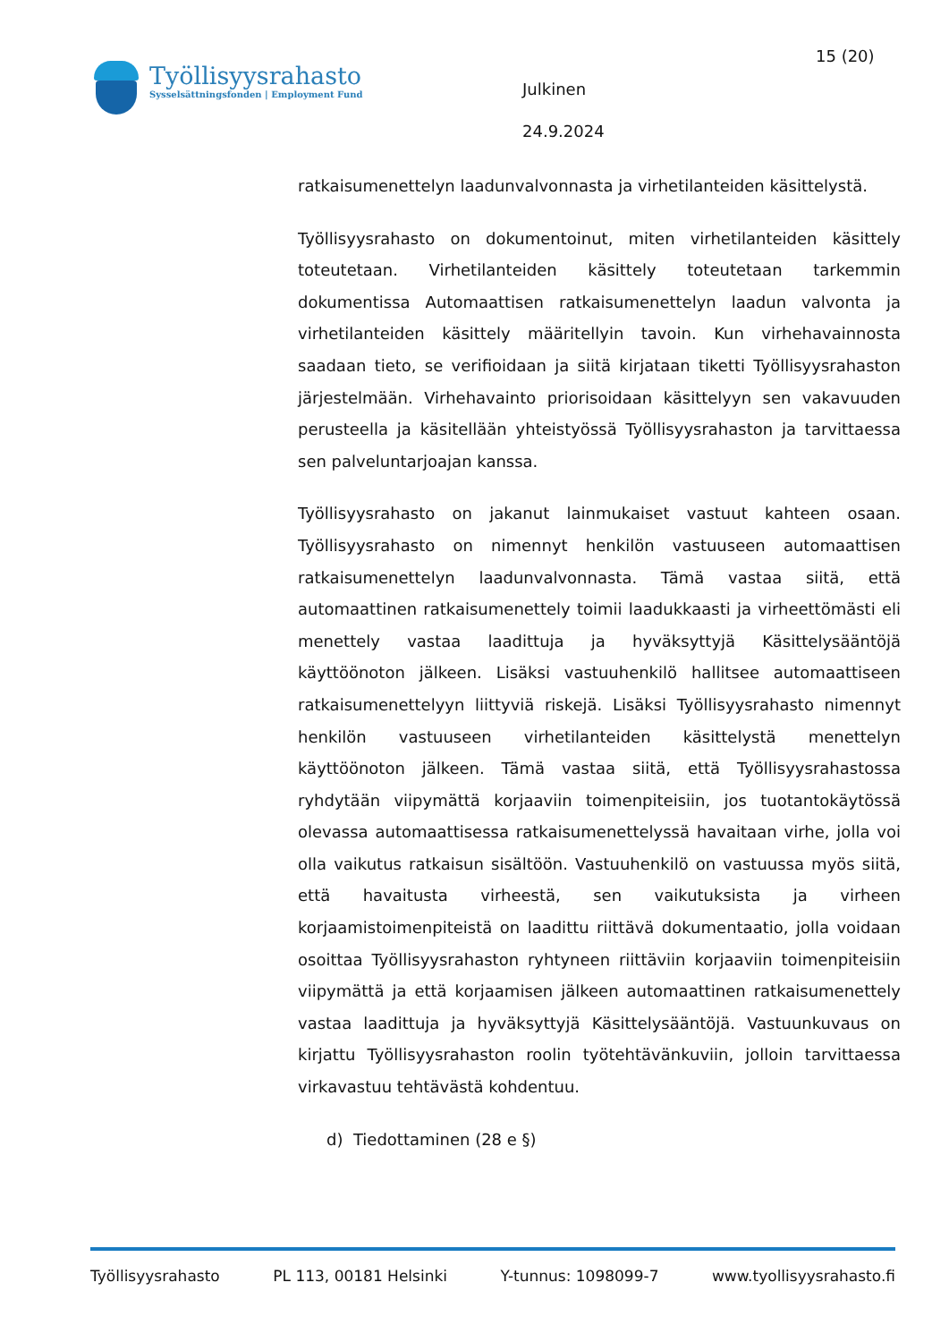Työllisyysrahasto
Sysselsättningsfonden | Employment Fund
Julkinen
24.9.2024
15 (20)
ratkaisumenettelyn laadunvalvonnasta ja virhetilanteiden käsittelystä.
Työllisyysrahasto on dokumentoinut, miten virhetilanteiden käsittely toteutetaan. Virhetilanteiden käsittely toteutetaan tarkemmin dokumentissa Automaattisen ratkaisumenettelyn laadun valvonta ja virhetilanteiden käsittely määritellyin tavoin. Kun virhehavainnosta saadaan tieto, se verifioidaan ja siitä kirjataan tiketti Työllisyysrahaston järjestelmään. Virhehavainto priorisoidaan käsittelyyn sen vakavuuden perusteella ja käsitellään yhteistyössä Työllisyysrahaston ja tarvittaessa sen palveluntarjoajan kanssa.
Työllisyysrahasto on jakanut lainmukaiset vastuut kahteen osaan. Työllisyysrahasto on nimennyt henkilön vastuuseen automaattisen ratkaisumenettelyn laadunvalvonnasta. Tämä vastaa siitä, että automaattinen ratkaisumenettely toimii laadukkaasti ja virheettömästi eli menettely vastaa laadittuja ja hyväksyttyjä Käsittelysääntöjä käyttöönoton jälkeen. Lisäksi vastuuhenkilö hallitsee automaattiseen ratkaisumenettelyyn liittyviä riskejä. Lisäksi Työllisyysrahasto nimennyt henkilön vastuuseen virhetilanteiden käsittelystä menettelyn käyttöönoton jälkeen. Tämä vastaa siitä, että Työllisyysrahastossa ryhdytään viipymättä korjaaviin toimenpiteisiin, jos tuotantokäytössä olevassa automaattisessa ratkaisumenettelyssä havaitaan virhe, jolla voi olla vaikutus ratkaisun sisältöön. Vastuuhenkilö on vastuussa myös siitä, että havaitusta virheestä, sen vaikutuksista ja virheen korjaamistoimenpiteistä on laadittu riittävä dokumentaatio, jolla voidaan osoittaa Työllisyysrahaston ryhtyneen riittäviin korjaaviin toimenpiteisiin viipymättä ja että korjaamisen jälkeen automaattinen ratkaisumenettely vastaa laadittuja ja hyväksyttyjä Käsittelysääntöjä. Vastuunkuvaus on kirjattu Työllisyysrahaston roolin työtehtävänkuviin, jolloin tarvittaessa virkavastuu tehtävästä kohdentuu.
d) Tiedottaminen (28 e §)
Työllisyysrahasto PL 113, 00181 Helsinki Y-tunnus: 1098099-7 www.tyollisyysrahasto.fi